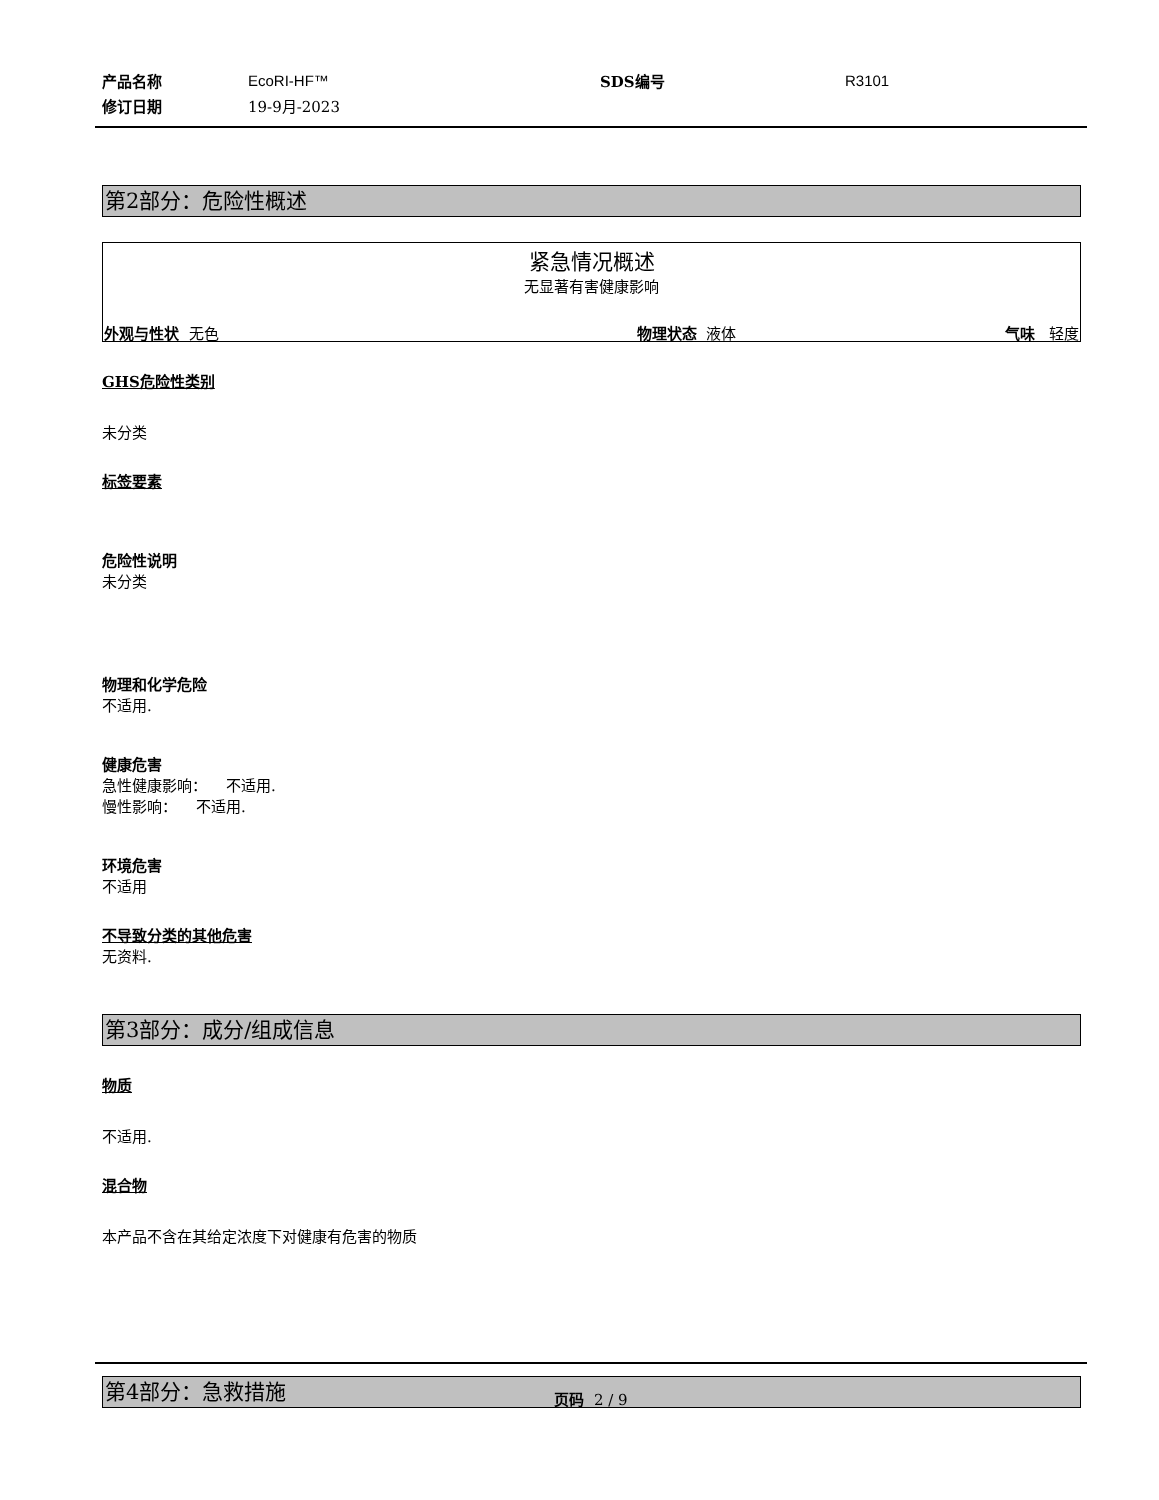| 产品名称 | EcoRI-HF™ | SDS编号 | R3101 |
| 修订日期 | 19-9月-2023 | | |
第2部分：危险性概述
紧急情况概述
无显著有害健康影响
外观与性状 无色 物理状态 液体 气味 轻度
GHS危险性类别
未分类
标签要素
危险性说明
未分类
物理和化学危险
不适用.
健康危害
急性健康影响： 不适用.
慢性影响： 不适用.
环境危害
不适用
不导致分类的其他危害
无资料.
第3部分：成分/组成信息
物质
不适用.
混合物
本产品不含在其给定浓度下对健康有危害的物质
第4部分：急救措施
页码 2 / 9